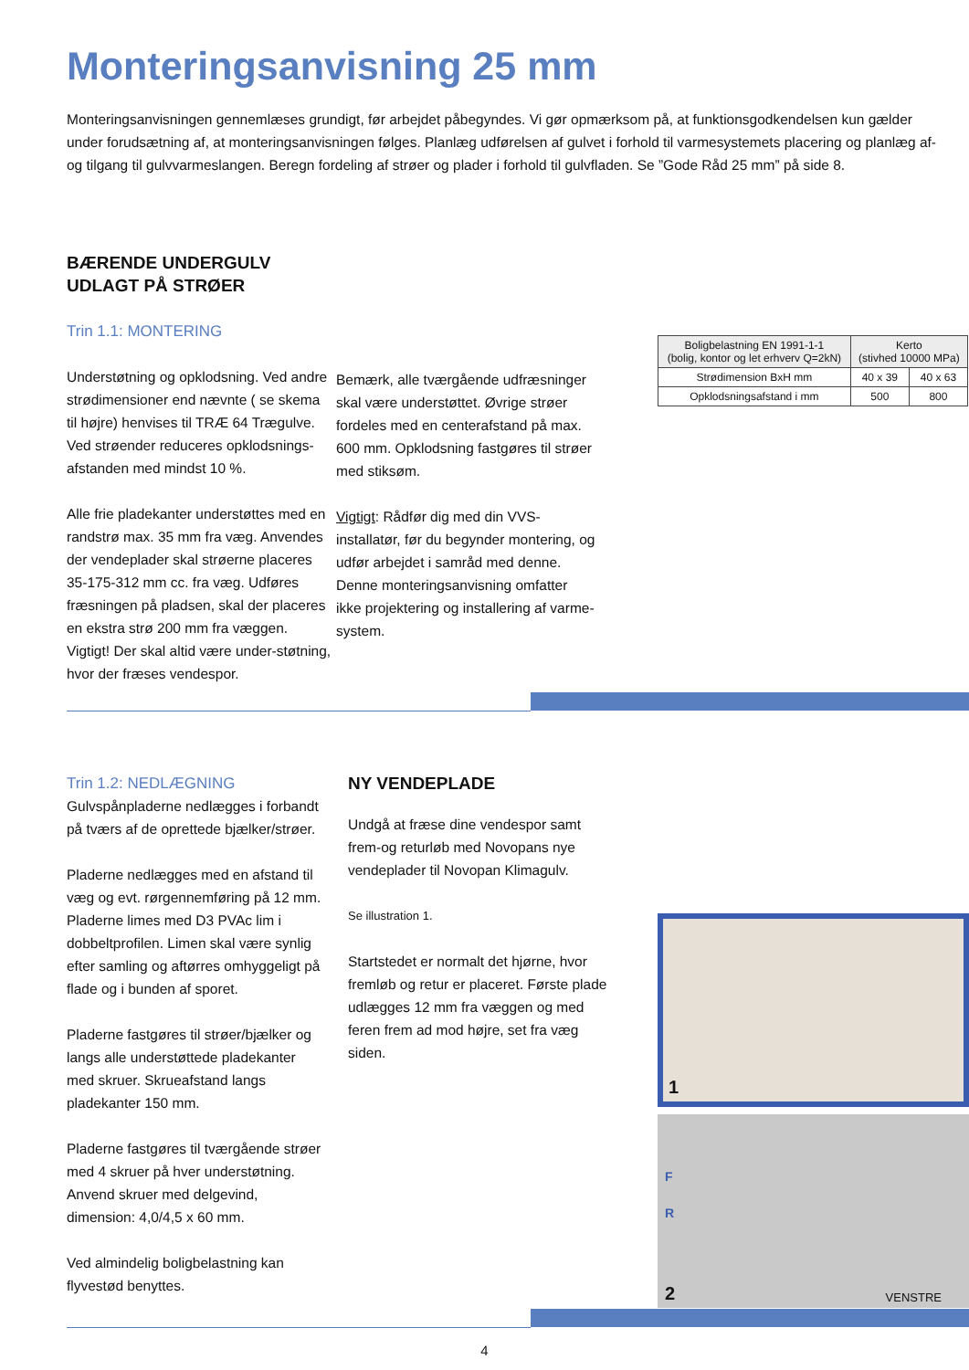Monteringsanvisning 25 mm
Monteringsanvisningen gennemlæses grundigt, før arbejdet påbegyndes. Vi gør opmærksom på, at funktionsgodkendelsen kun gælder under forudsætning af, at monteringsanvisningen følges. Planlæg udførelsen af gulvet i forhold til varmesystemets placering og planlæg af- og tilgang til gulvvarmeslangen. Beregn fordeling af strøer og plader i forhold til gulvfladen. Se ”Gode Råd 25 mm” på side 8.
BÆRENDE UNDERGULV
UDLAGT PÅ STRØER
Trin 1.1: MONTERING
Understøtning og opklodsning. Ved andre strødimensioner end nævnte ( se skema til højre) henvises til TRÆ 64 Trægulve. Ved strøender reduceres opklodsnings-afstanden med mindst 10 %.
Alle frie pladekanter understøttes med en randstrø max. 35 mm fra væg. Anvendes der vendeplader skal strøerne placeres 35-175-312 mm cc. fra væg. Udføres fræsningen på pladsen, skal der placeres en ekstra strø 200 mm fra væggen. Vigtigt! Der skal altid være under-støtning, hvor der fræses vendespor.
Bemærk, alle tværgående udfræsninger skal være understøttet. Øvrige strøer fordeles med en centerafstand på max. 600 mm. Opklodsning fastgøres til strøer med stiksøm.
Vigtigt: Rådfør dig med din VVS-installatør, før du begynder montering, og udfør arbejdet i samråd med denne. Denne monteringsanvisning omfatter ikke projektering og installering af varme-system.
| Boligbelastning EN 1991-1-1 (bolig, kontor og let erhverv Q=2kN) | Kerto (stivhed 10000 MPa) | |
| --- | --- | --- |
| Strødimension BxH mm | 40 x 39 | 40 x 63 |
| Opklodsningsafstand i mm | 500 | 800 |
Trin 1.2: NEDLÆGNING
Gulvspånpladerne nedlægges i forbandt på tværs af de oprettede bjælker/strøer.
Pladerne nedlægges med en afstand til væg og evt. rørgennemføring på 12 mm. Pladerne limes med D3 PVAc lim i dobbeltprofilen. Limen skal være synlig efter samling og aftørres omhyggeligt på flade og i bunden af sporet.
Pladerne fastgøres til strøer/bjælker og langs alle understøttede pladekanter med skruer. Skrueafstand langs pladekanter 150 mm.
Pladerne fastgøres til tværgående strøer med 4 skruer på hver understøtning. Anvend skruer med delgevind, dimension: 4,0/4,5 x 60 mm.
Ved almindelig boligbelastning kan flyvestød benyttes.
NY VENDEPLADE
Undgå at fræse dine vendespor samt frem-og returløb med Novopans nye vendeplader til Novopan Klimagulv.
Se illustration 1.
Startstedet er normalt det hjørne, hvor fremløb og retur er placeret. Første plade udlægges 12 mm fra væggen og med feren frem ad mod højre, set fra væg siden.
1
F
R
2 VENSTRE
4